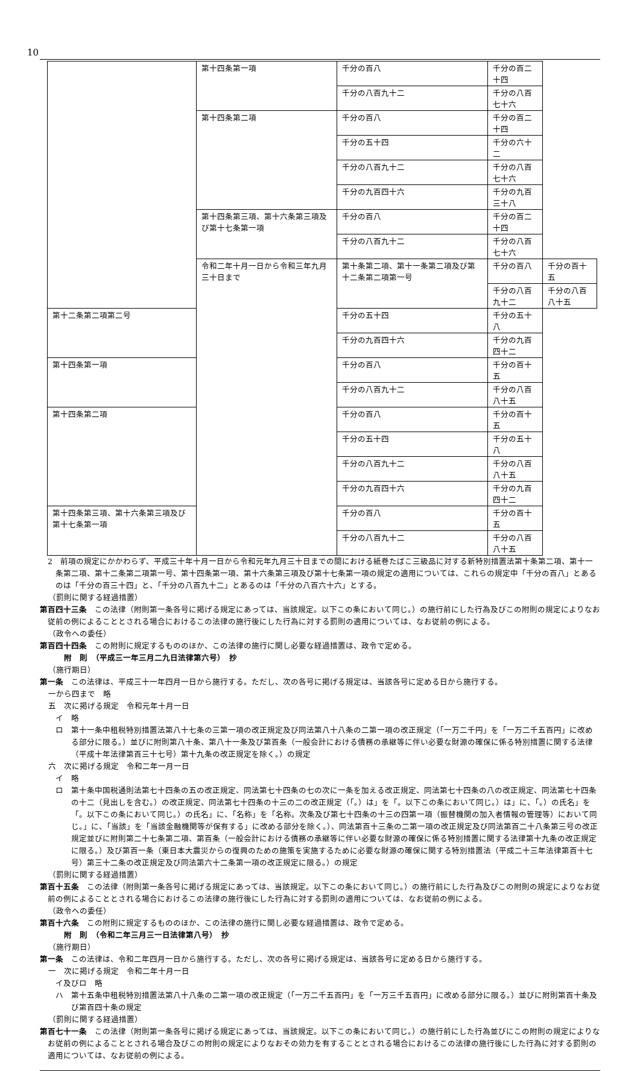10
| | 第十四条第一項 | 千分の百八 | 千分の百二十四 | |
| | | 千分の八百九十二 | 千分の八百七十六 | |
| | 第十四条第二項 | 千分の百八 | 千分の百二十四 | |
| | | 千分の五十四 | 千分の六十二 | |
| | | 千分の八百九十二 | 千分の八百七十六 | |
| | | 千分の九百四十六 | 千分の九百三十八 | |
| | 第十四条第三項、第十六条第三項及び第十七条第一項 | 千分の百八 | 千分の百二十四 | |
| | | 千分の八百九十二 | 千分の八百七十六 | |
| | 令和二年十月一日から令和三年九月三十日まで | 第十条第二項、第十一条第二項及び第十二条第二項第一号 | 千分の百八 | 千分の百十五 |
| | | | 千分の八百九十二 | 千分の八百八十五 |
| 第十二条第二項第二号 | | 千分の五十四 | 千分の五十八 | |
| | | 千分の九百四十六 | 千分の九百四十二 | |
| 第十四条第一項 | | 千分の百八 | 千分の百十五 | |
| | | 千分の八百九十二 | 千分の八百八十五 | |
| 第十四条第二項 | | 千分の百八 | 千分の百十五 | |
| | | 千分の五十四 | 千分の五十八 | |
| | | 千分の八百九十二 | 千分の八百八十五 | |
| | | 千分の九百四十六 | 千分の九百四十二 | |
| 第十四条第三項、第十六条第三項及び第十七条第一項 | | 千分の百八 | 千分の百十五 | |
| | | 千分の八百九十二 | 千分の八百八十五 | |
2　前項の規定にかかわらず、平成三十年十月一日から令和元年九月三十日までの間における紙巻たばこ三級品に対する新特別措置法第十条第二項、第十一条第二項、第十二条第二項第一号、第十四条第一項、第十六条第三項及び第十七条第一項の規定の適用については、これらの規定中「千分の百八」とあるのは「千分の百三十四」と、「千分の八百九十二」とあるのは「千分の八百六十六」とする。
（罰則に関する経過措置）
第百四十三条　この法律（附則第一条各号に掲げる規定にあっては、当該規定。以下この条において同じ。）の施行前にした行為及びこの附則の規定によりなお従前の例によることとされる場合におけるこの法律の施行後にした行為に対する罰則の適用については、なお従前の例による。
（政令への委任）
第百四十四条　この附則に規定するもののほか、この法律の施行に関し必要な経過措置は、政令で定める。
附　則　（平成三一年三月二九日法律第六号）　抄
（施行期日）
第一条　この法律は、平成三十一年四月一日から施行する。ただし、次の各号に掲げる規定は、当該各号に定める日から施行する。
一から四まで　略
五　次に掲げる規定　令和元年十月一日
イ　略
ロ　第十一条中租税特別措置法第八十七条の三第一項の改正規定及び同法第八十八条の二第一項の改正規定（「一万二千円」を「一万二千五百円」に改める部分に限る。）並びに附則第八十条、第八十一条及び第百条（一般会計における債務の承継等に伴い必要な財源の確保に係る特別措置に関する法律（平成十年法律第百三十七号）第十九条の改正規定を除く。）の規定
六　次に掲げる規定　令和二年一月一日
イ　略
ロ　第十条中国税通則法第七十四条の五の改正規定、同法第七十四条の七の次に一条を加える改正規定、同法第七十四条の八の改正規定、同法第七十四条の十二（見出しを含む。）の改正規定、同法第七十四条の十三の二の改正規定（「。）は」を「。以下この条において同じ。）は」に、「。）の氏名」を「。以下この条において同じ。）の氏名」に、「名称」を「名称。次条及び第七十四条の十三の四第一項（振替機関の加入者情報の管理等）において同じ。」に、「当該」を「当該金融機関等が保有する」に改める部分を除く。）、同法第百十三条の二第一項の改正規定及び同法第百二十八条第三号の改正規定並びに附則第二十七条第二項、第百条（一般会計における債務の承継等に伴い必要な財源の確保に係る特別措置に関する法律第十九条の改正規定に限る。）及び第百一条（東日本大震災からの復興のための施策を実施するために必要な財源の確保に関する特別措置法（平成二十三年法律第百十七号）第三十二条の改正規定及び同法第六十二条第一項の改正規定に限る。）の規定
（罰則に関する経過措置）
第百十五条　この法律（附則第一条各号に掲げる規定にあっては、当該規定。以下この条において同じ。）の施行前にした行為及びこの附則の規定によりなお従前の例によることとされる場合におけるこの法律の施行後にした行為に対する罰則の適用については、なお従前の例による。
（政令への委任）
第百十六条　この附則に規定するもののほか、この法律の施行に関し必要な経過措置は、政令で定める。
附　則　（令和二年三月三一日法律第八号）　抄
（施行期日）
第一条　この法律は、令和二年四月一日から施行する。ただし、次の各号に掲げる規定は、当該各号に定める日から施行する。
一　次に掲げる規定　令和二年十月一日
イ及びロ　略
ハ　第十五条中租税特別措置法第八十八条の二第一項の改正規定（「一万二千五百円」を「一万三千五百円」に改める部分に限る。）並びに附則第百十条及び第百四十条の規定
（罰則に関する経過措置）
第百七十一条　この法律（附則第一条各号に掲げる規定にあっては、当該規定。以下この条において同じ。）の施行前にした行為並びにこの附則の規定によりなお従前の例によることとされる場合及びこの附則の規定によりなおその効力を有することとされる場合におけるこの法律の施行後にした行為に対する罰則の適用については、なお従前の例による。